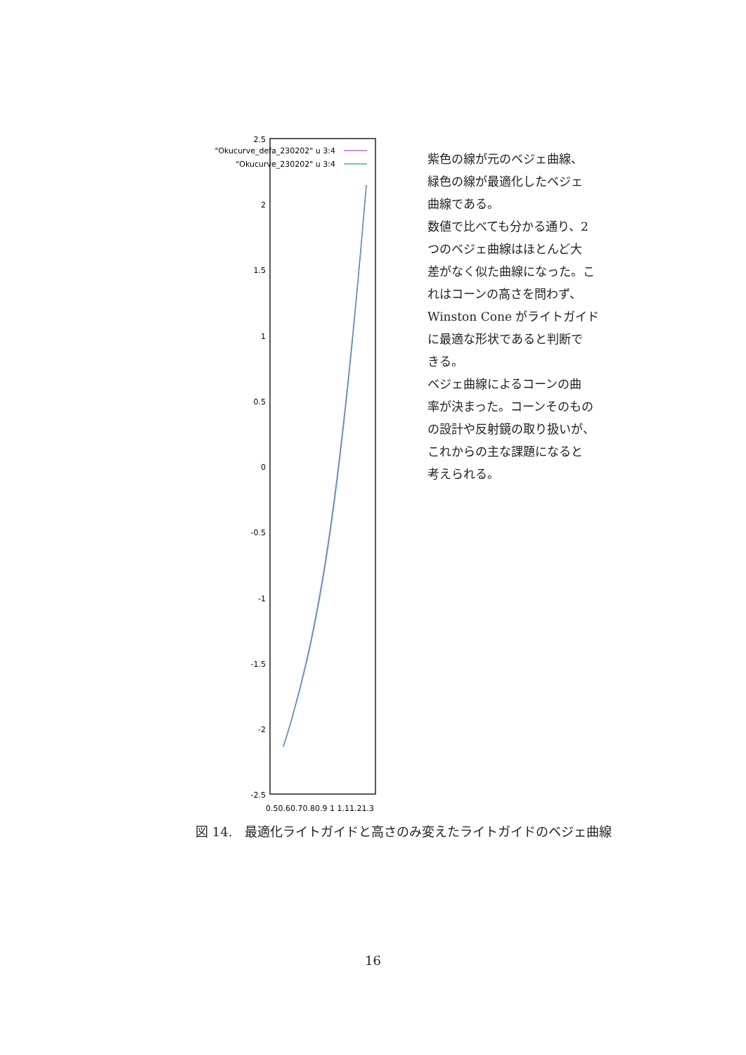2.5
2
1.5
1
0.5
0
-0.5
-1
-1.5
-2
-2.5
"Okucurve_defa_230202" u 3:4
"Okucurve_230202" u 3:4
0.50.60.70.80.9 1 1.11.21.3
紫色の線が元のベジェ曲線、
緑色の線が最適化したベジェ
曲線である。
数値で比べても分かる通り、2
つのベジェ曲線はほとんど大
差がなく似た曲線になった。こ
れはコーンの高さを問わず、
Winston Cone がライトガイド
に最適な形状であると判断で
きる。
ベジェ曲線によるコーンの曲
率が決まった。コーンそのもの
の設計や反射鏡の取り扱いが、
これからの主な課題になると
考えられる。
図 14.　最適化ライトガイドと高さのみ変えたライトガイドのベジェ曲線
16